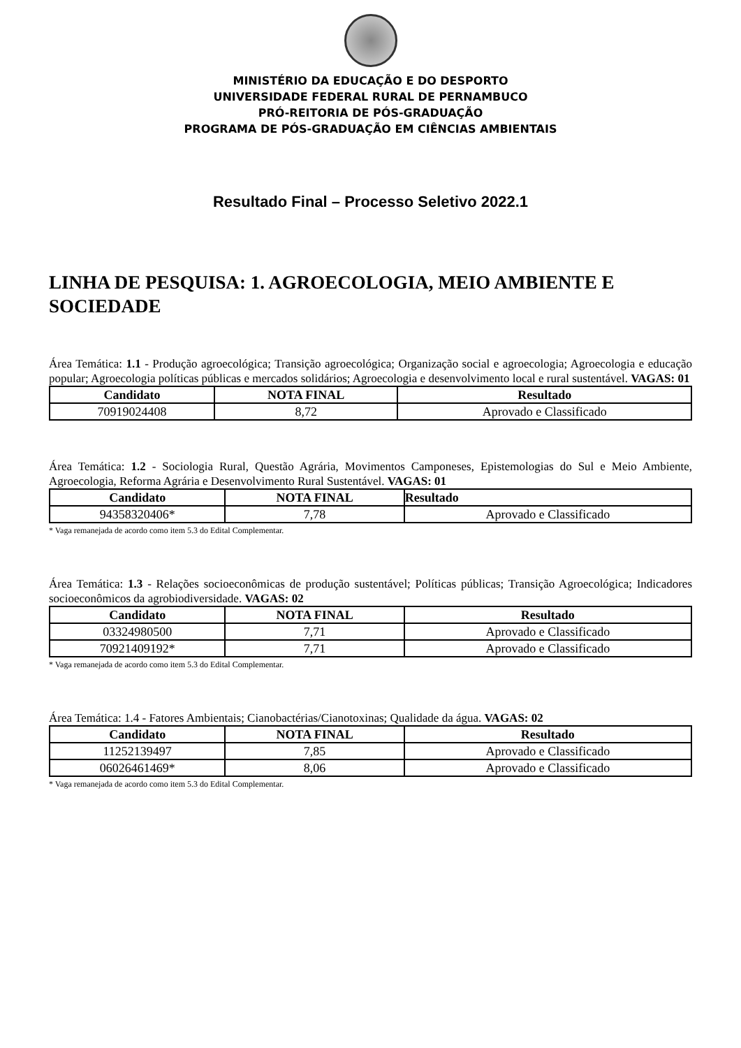MINISTÉRIO DA EDUCAÇÃO E DO DESPORTO
UNIVERSIDADE FEDERAL RURAL DE PERNAMBUCO
PRÓ-REITORIA DE PÓS-GRADUAÇÃO
PROGRAMA DE PÓS-GRADUAÇÃO EM CIÊNCIAS AMBIENTAIS
Resultado Final – Processo Seletivo 2022.1
LINHA DE PESQUISA: 1. AGROECOLOGIA, MEIO AMBIENTE E SOCIEDADE
Área Temática: 1.1 - Produção agroecológica; Transição agroecológica; Organização social e agroecologia; Agroecologia e educação popular; Agroecologia políticas públicas e mercados solidários; Agroecologia e desenvolvimento local e rural sustentável. VAGAS: 01
| Candidato | NOTA FINAL | Resultado |
| --- | --- | --- |
| 70919024408 | 8,72 | Aprovado e Classificado |
Área Temática: 1.2 - Sociologia Rural, Questão Agrária, Movimentos Camponeses, Epistemologias do Sul e Meio Ambiente, Agroecologia, Reforma Agrária e Desenvolvimento Rural Sustentável. VAGAS: 01
| Candidato | NOTA FINAL | Resultado |
| --- | --- | --- |
| 94358320406* | 7,78 | Aprovado e Classificado |
* Vaga remanejada de acordo como item 5.3 do Edital Complementar.
Área Temática: 1.3 - Relações socioeconômicas de produção sustentável; Políticas públicas; Transição Agroecológica; Indicadores socioeconômicos da agrobiodiversidade. VAGAS: 02
| Candidato | NOTA FINAL | Resultado |
| --- | --- | --- |
| 03324980500 | 7,71 | Aprovado e Classificado |
| 70921409192* | 7,71 | Aprovado e Classificado |
* Vaga remanejada de acordo como item 5.3 do Edital Complementar.
Área Temática: 1.4 - Fatores Ambientais; Cianobactérias/Cianotoxinas; Qualidade da água. VAGAS: 02
| Candidato | NOTA FINAL | Resultado |
| --- | --- | --- |
| 11252139497 | 7,85 | Aprovado e Classificado |
| 06026461469* | 8,06 | Aprovado e Classificado |
* Vaga remanejada de acordo como item 5.3 do Edital Complementar.